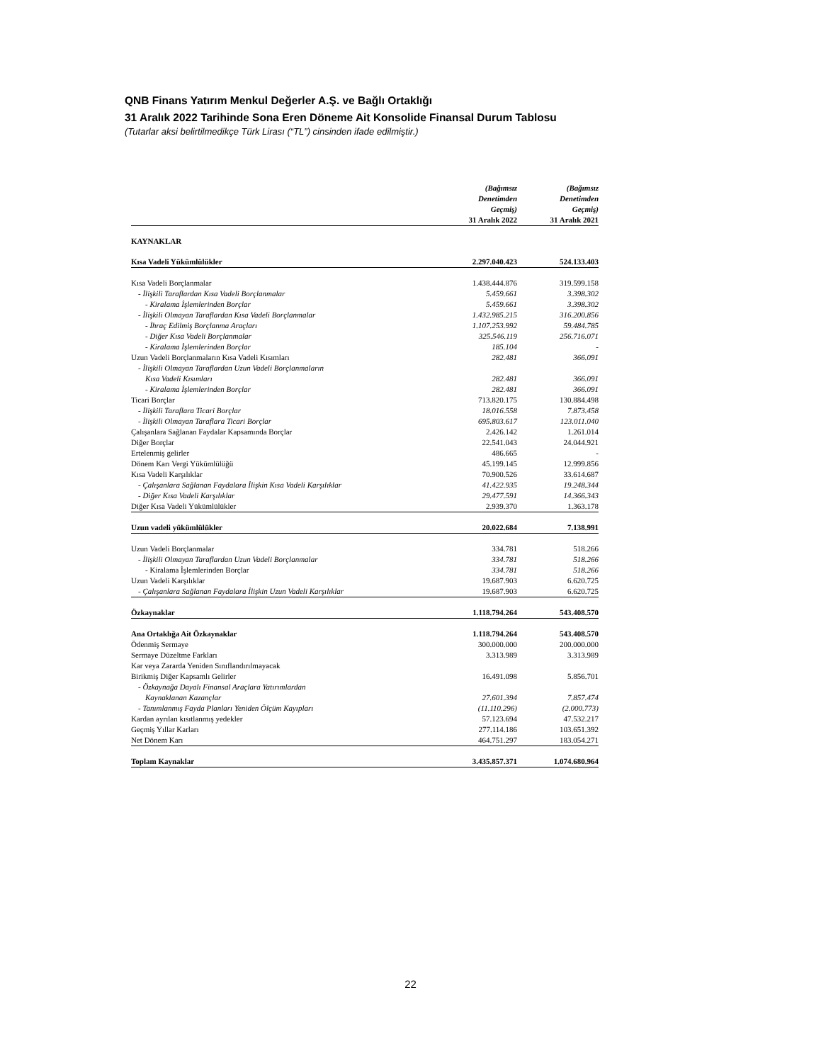QNB Finans Yatırım Menkul Değerler A.Ş. ve Bağlı Ortaklığı
31 Aralık 2022 Tarihinde Sona Eren Döneme Ait Konsolide Finansal Durum Tablosu
(Tutarlar aksi belirtilmedikçe Türk Lirası (“TL”) cinsinden ifade edilmiştir.)
| | (Bağımsız Denetimden Geçmiş) 31 Aralık 2022 | (Bağımsız Denetimden Geçmiş) 31 Aralık 2021 |
| KAYNAKLAR | | |
| Kısa Vadeli Yükümlülükler | 2.297.040.423 | 524.133.403 |
| Kısa Vadeli Borçlanmalar | 1.438.444.876 | 319.599.158 |
| - İlişkili Taraflardan Kısa Vadeli Borçlanmalar | 5.459.661 | 3.398.302 |
| - Kiralama İşlemlerinden Borçlar | 5.459.661 | 3.398.302 |
| - İlişkili Olmayan Taraflardan Kısa Vadeli Borçlanmalar | 1.432.985.215 | 316.200.856 |
| - İhraç Edilmiş Borçlanma Araçları | 1.107.253.992 | 59.484.785 |
| - Diğer Kısa Vadeli Borçlanmalar | 325.546.119 | 256.716.071 |
| - Kiralama İşlemlerinden Borçlar | 185.104 | - |
| Uzun Vadeli Borçlanmaların Kısa Vadeli Kısımları | 282.481 | 366.091 |
| - İlişkili Olmayan Taraflardan Uzun Vadeli Borçlanmaların | | |
| Kısa Vadeli Kısımları | 282.481 | 366.091 |
| - Kiralama İşlemlerinden Borçlar | 282.481 | 366.091 |
| Ticari Borçlar | 713.820.175 | 130.884.498 |
| - İlişkili Taraflara Ticari Borçlar | 18.016.558 | 7.873.458 |
| - İlişkili Olmayan Taraflara Ticari Borçlar | 695.803.617 | 123.011.040 |
| Çalışanlara Sağlanan Faydalar Kapsamında Borçlar | 2.426.142 | 1.261.014 |
| Diğer Borçlar | 22.541.043 | 24.044.921 |
| Ertelenmiş gelirler | 486.665 | - |
| Dönem Karı Vergi Yükümlülüğü | 45.199.145 | 12.999.856 |
| Kısa Vadeli Karşılıklar | 70.900.526 | 33.614.687 |
| - Çalışanlara Sağlanan Faydalara İlişkin Kısa Vadeli Karşılıklar | 41.422.935 | 19.248.344 |
| - Diğer Kısa Vadeli Karşılıklar | 29.477.591 | 14.366.343 |
| Diğer Kısa Vadeli Yükümlülükler | 2.939.370 | 1.363.178 |
| Uzun vadeli yükümlülükler | 20.022.684 | 7.138.991 |
| Uzun Vadeli Borçlanmalar | 334.781 | 518.266 |
| - İlişkili Olmayan Taraflardan Uzun Vadeli Borçlanmalar | 334.781 | 518.266 |
| - Kiralama İşlemlerinden Borçlar | 334.781 | 518.266 |
| Uzun Vadeli Karşılıklar | 19.687.903 | 6.620.725 |
| - Çalışanlara Sağlanan Faydalara İlişkin Uzun Vadeli Karşılıklar | 19.687.903 | 6.620.725 |
| Özkaynaklar | 1.118.794.264 | 543.408.570 |
| Ana Ortaklığa Ait Özkaynaklar | 1.118.794.264 | 543.408.570 |
| Ödenmiş Sermaye | 300.000.000 | 200.000.000 |
| Sermaye Düzeltme Farkları | 3.313.989 | 3.313.989 |
| Kar veya Zararda Yeniden Sınıflandırılmayacak | | |
| Birikmiş Diğer Kapsamlı Gelirler | 16.491.098 | 5.856.701 |
| - Özkaynağa Dayalı Finansal Araçlara Yatırımlardan | | |
| Kaynaklanan Kazançlar | 27.601.394 | 7.857.474 |
| - Tanımlanmış Fayda Planları Yeniden Ölçüm Kayıpları | (11.110.296) | (2.000.773) |
| Kardan ayrılan kısıtlanmış yedekler | 57.123.694 | 47.532.217 |
| Geçmiş Yıllar Karları | 277.114.186 | 103.651.392 |
| Net Dönem Karı | 464.751.297 | 183.054.271 |
| Toplam Kaynaklar | 3.435.857.371 | 1.074.680.964 |
22